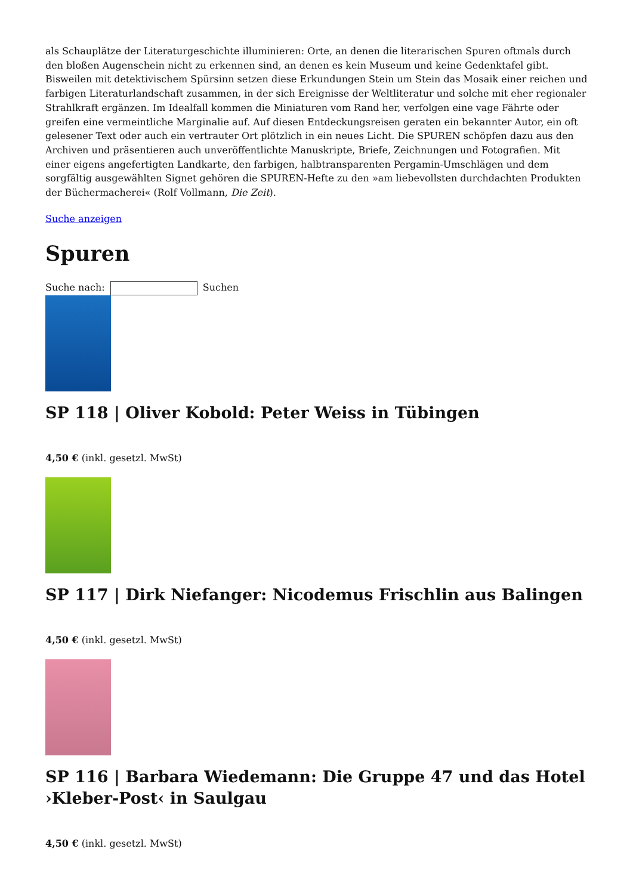als Schauplätze der Literaturgeschichte illuminieren: Orte, an denen die literarischen Spuren oftmals durch den bloßen Augenschein nicht zu erkennen sind, an denen es kein Museum und keine Gedenktafel gibt. Bisweilen mit detektivischem Spürsinn setzen diese Erkundungen Stein um Stein das Mosaik einer reichen und farbigen Literaturlandschaft zusammen, in der sich Ereignisse der Weltliteratur und solche mit eher regionaler Strahlkraft ergänzen. Im Idealfall kommen die Miniaturen vom Rand her, verfolgen eine vage Fährte oder greifen eine vermeintliche Marginalie auf. Auf diesen Entdeckungsreisen geraten ein bekannter Autor, ein oft gelesener Text oder auch ein vertrauter Ort plötzlich in ein neues Licht. Die SPUREN schöpfen dazu aus den Archiven und präsentieren auch unveröffentlichte Manuskripte, Briefe, Zeichnungen und Fotografien. Mit einer eigens angefertigten Landkarte, den farbigen, halbtransparenten Pergamin-Umschlägen und dem sorgfältig ausgewählten Signet gehören die SPUREN-Hefte zu den »am liebevollsten durchdachten Produkten der Büchermacherei« (Rolf Vollmann, Die Zeit).
Suche anzeigen
Spuren
Suche nach: Suchen
SP 118 | Oliver Kobold: Peter Weiss in Tübingen
4,50 € (inkl. gesetzl. MwSt)
SP 117 | Dirk Niefanger: Nicodemus Frischlin aus Balingen
4,50 € (inkl. gesetzl. MwSt)
SP 116 | Barbara Wiedemann: Die Gruppe 47 und das Hotel ›Kleber-Post‹ in Saulgau
4,50 € (inkl. gesetzl. MwSt)